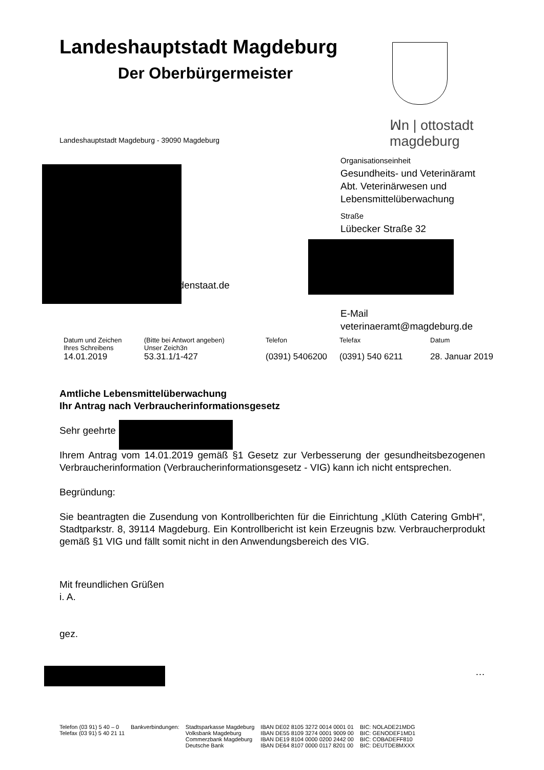Landeshauptstadt Magdeburg
Der Oberbürgermeister
ꟽn | ottostadt magdeburg
Landeshauptstadt Magdeburg - 39090 Magdeburg
gdenstaat.de
Organisationseinheit
Gesundheits- und Veterinäramt
Abt. Veterinärwesen und
Lebensmittelüberwachung
Straße
Lübecker Straße 32
E-Mail
veterinaeramt@magdeburg.de
| Datum und Zeichen Ihres Schreibens 14.01.2019 | (Bitte bei Antwort angeben) Unser Zeich3n 53.31.1/1-427 | Telefon (0391) 5406200 | Telefax (0391) 540 6211 | Datum 28. Januar 2019 |
Amtliche Lebensmittelüberwachung
Ihr Antrag nach Verbraucherinformationsgesetz
Sehr geehrte
Ihrem Antrag vom 14.01.2019 gemäß §1 Gesetz zur Verbesserung der gesundheitsbezogenen Verbraucherinformation (Verbraucherinformationsgesetz - VIG) kann ich nicht entsprechen.
Begründung:
Sie beantragten die Zusendung von Kontrollberichten für die Einrichtung „Klüth Catering GmbH“, Stadtparkstr. 8, 39114 Magdeburg. Ein Kontrollbericht ist kein Erzeugnis bzw. Verbraucherprodukt gemäß §1 VIG und fällt somit nicht in den Anwendungsbereich des VIG.
Mit freundlichen Grüßen
i. A.
gez.
…
| Telefon (03 91) 5 40 – 0 Telefax (03 91) 5 40 21 11 | Bankverbindungen: | Stadtsparkasse Magdeburg Volksbank Magdeburg Commerzbank Magdeburg Deutsche Bank | IBAN DE02 8105 3272 0014 0001 01 IBAN DE55 8109 3274 0001 9009 00 IBAN DE19 8104 0000 0200 2442 00 IBAN DE64 8107 0000 0117 8201 00 | BIC: NOLADE21MDG BIC: GENODEF1MD1 BIC: COBADEFF810 BIC: DEUTDE8MXXX |